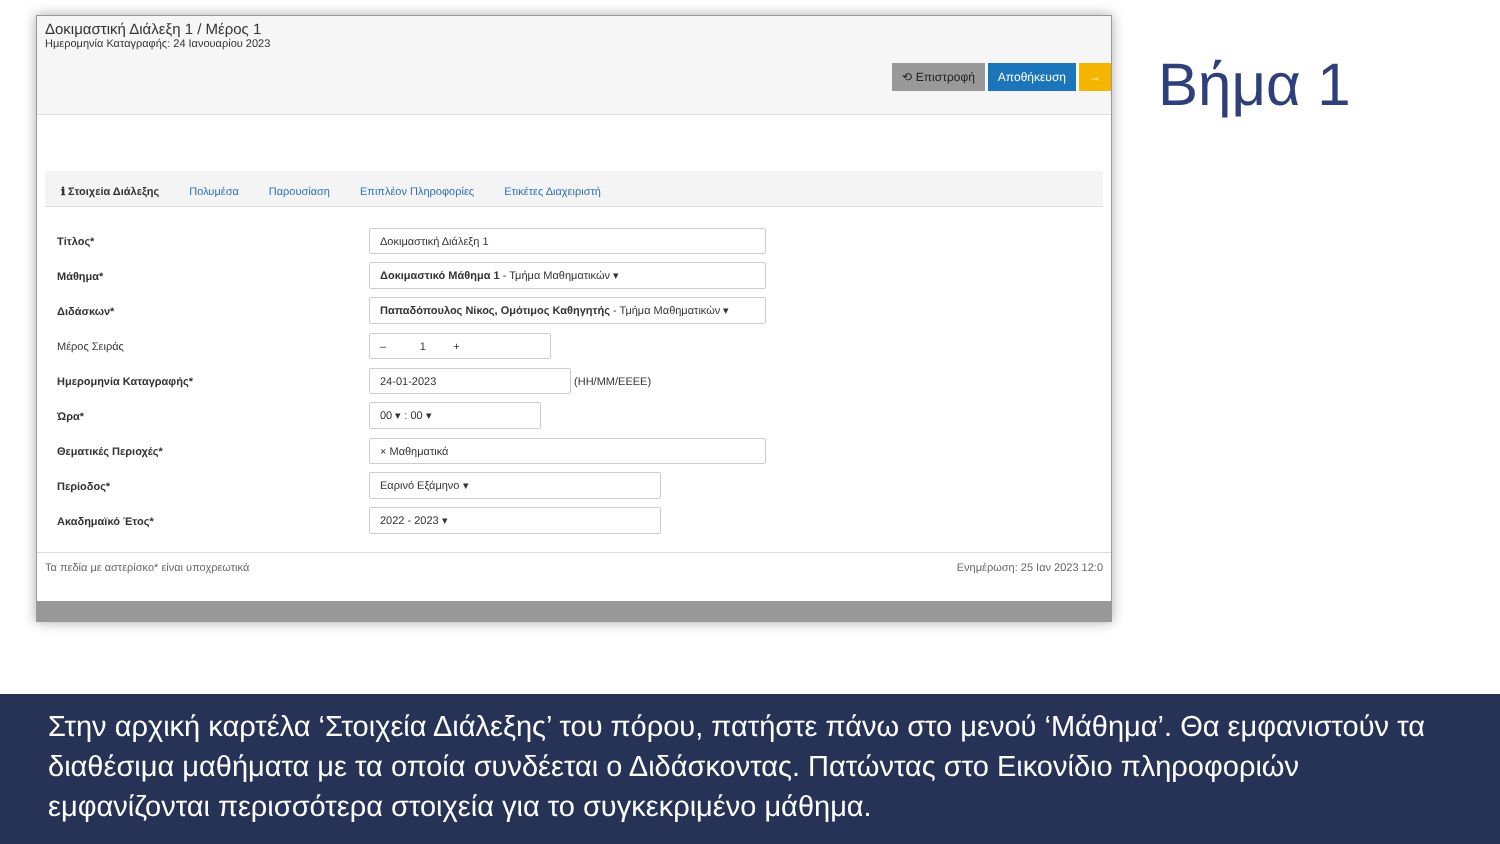Δοκιμαστική Διάλεξη 1 / Μέρος 1
Ημερομηνία Καταγραφής: 24 Ιανουαρίου 2023
⟲ Επιστροφή Αποθήκευση →
ℹ Στοιχεία Διάλεξης Πολυμέσα Παρουσίαση Επιπλέον Πληροφορίες Ετικέτες Διαχειριστή
Τίτλος*
Δοκιμαστική Διάλεξη 1
Μάθημα*
Δοκιμαστικό Μάθημα 1 - Τμήμα Μαθηματικών ▾
Διδάσκων*
Παπαδόπουλος Νίκος, Ομότιμος Καθηγητής - Τμήμα Μαθηματικών ▾
Μέρος Σειράς
– 1 +
Ημερομηνία Καταγραφής*
24-01-2023
(ΗΗ/ΜΜ/ΕΕΕΕ)
Ώρα*
00 ▾ : 00 ▾
Θεματικές Περιοχές*
× Μαθηματικά
Περίοδος*
Εαρινό Εξάμηνο ▾
Ακαδημαϊκό Έτος*
2022 - 2023 ▾
Τα πεδία με αστερίσκο* είναι υποχρεωτικά Ενημέρωση: 25 Ιαν 2023 12:0
Βήμα 1
Στην αρχική καρτέλα ‘Στοιχεία Διάλεξης’ του πόρου, πατήστε πάνω στο μενού ‘Μάθημα’. Θα εμφανιστούν τα διαθέσιμα μαθήματα με τα οποία συνδέεται ο Διδάσκοντας. Πατώντας στο Εικονίδιο πληροφοριών εμφανίζονται περισσότερα στοιχεία για το συγκεκριμένο μάθημα.